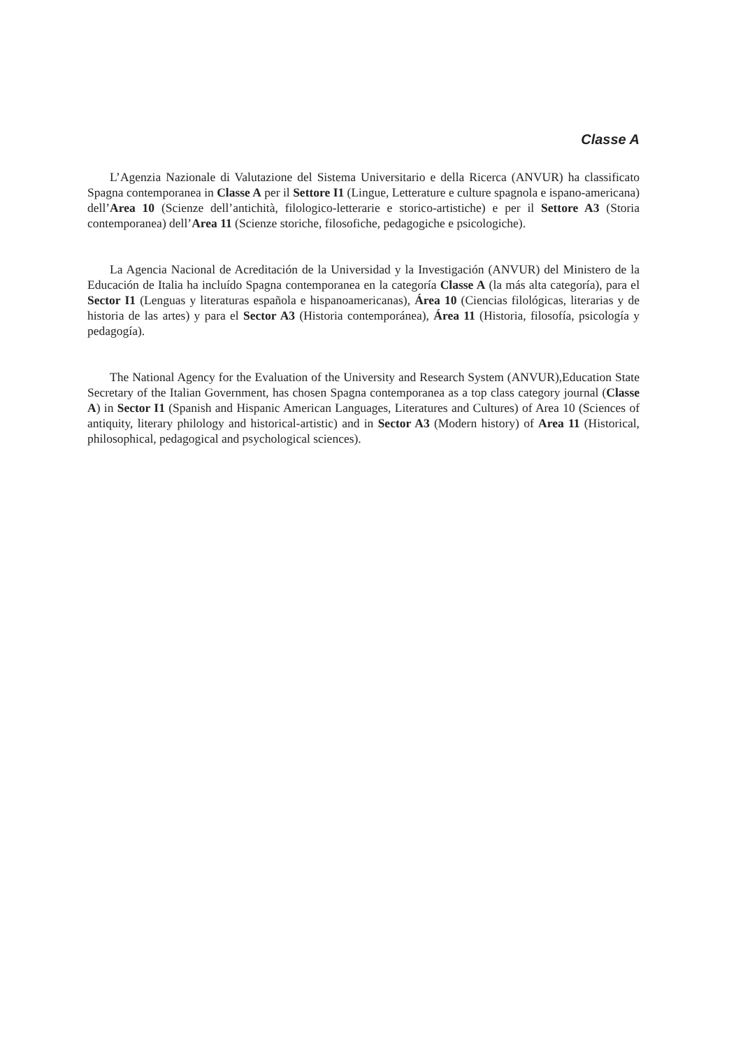Classe A
L’Agenzia Nazionale di Valutazione del Sistema Universitario e della Ricerca (ANVUR) ha classificato Spagna contemporanea in Classe A per il Settore I1 (Lingue, Letterature e culture spagnola e ispano-americana) dell’Area 10 (Scienze dell’antichità, filologico-letterarie e storico-artistiche) e per il Settore A3 (Storia contemporanea) dell’Area 11 (Scienze storiche, filosofiche, pedagogiche e psicologiche).
La Agencia Nacional de Acreditación de la Universidad y la Investigación (ANVUR) del Ministero de la Educación de Italia ha incluído Spagna contemporanea en la categoría Classe A (la más alta categoría), para el Sector I1 (Lenguas y literaturas española e hispanoamericanas), Área 10 (Ciencias filológicas, literarias y de historia de las artes) y para el Sector A3 (Historia contemporánea), Área 11 (Historia, filosofía, psicología y pedagogía).
The National Agency for the Evaluation of the University and Research System (ANVUR),Education State Secretary of the Italian Government, has chosen Spagna contemporanea as a top class category journal (Classe A) in Sector I1 (Spanish and Hispanic American Languages, Literatures and Cultures) of Area 10 (Sciences of antiquity, literary philology and historical-artistic) and in Sector A3 (Modern history) of Area 11 (Historical, philosophical, pedagogical and psychological sciences).